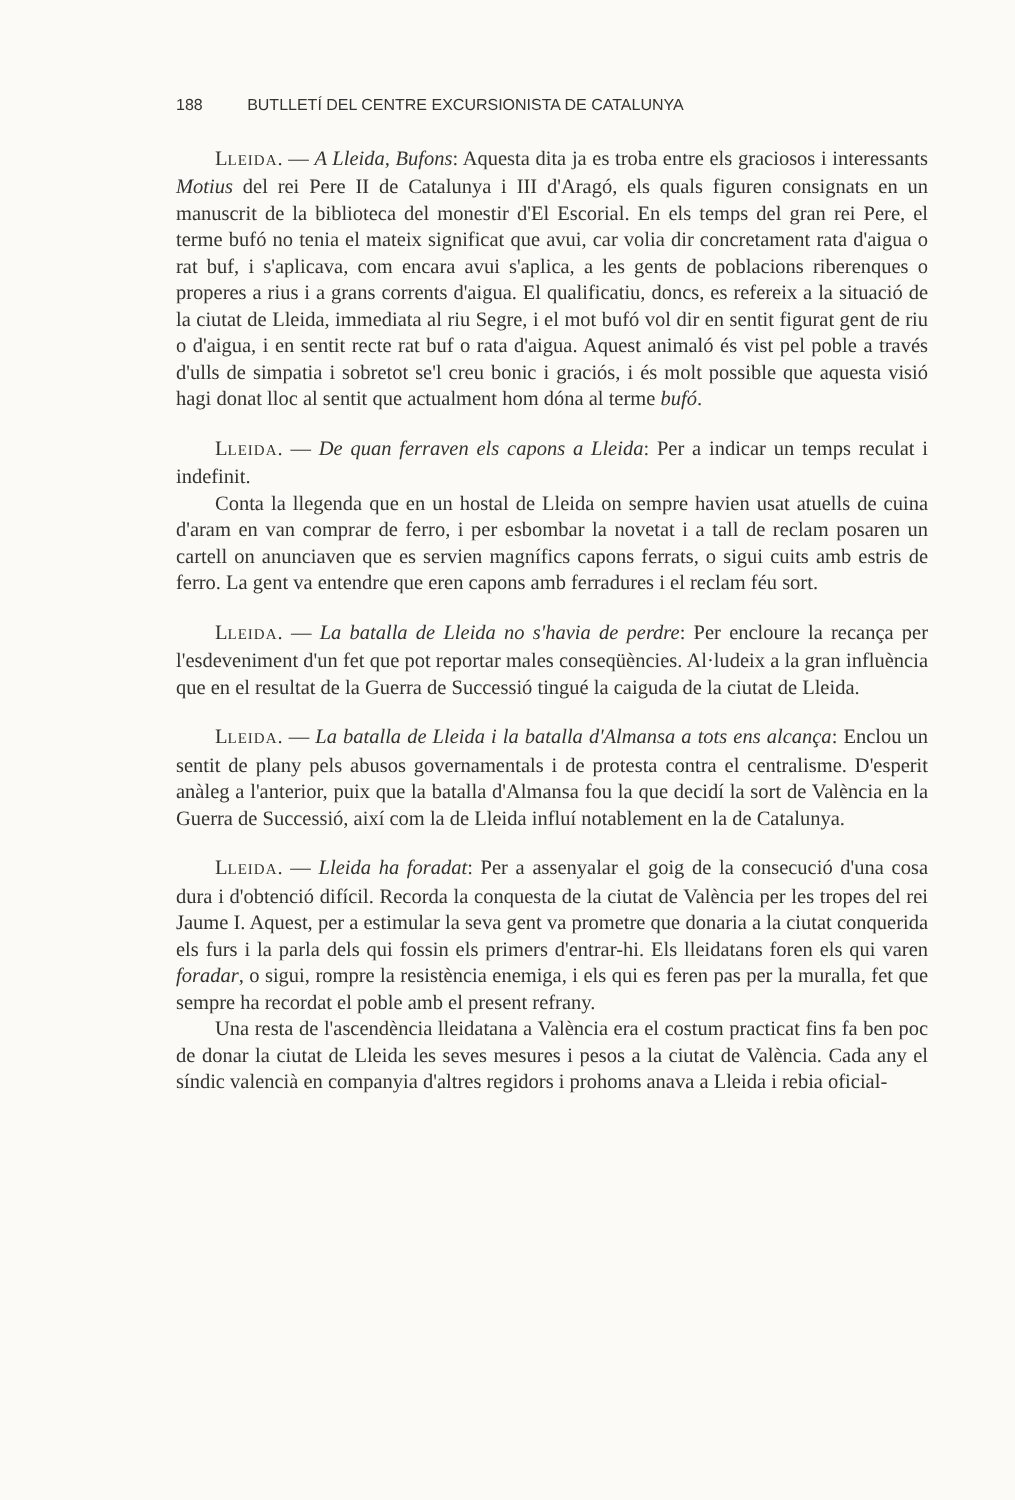188 BUTLLETÍ DEL CENTRE EXCURSIONISTA DE CATALUNYA
LLEIDA. — A Lleida, Bufons: Aquesta dita ja es troba entre els graciosos i interessants Motius del rei Pere II de Catalunya i III d'Aragó, els quals figuren consignats en un manuscrit de la biblioteca del monestir d'El Escorial. En els temps del gran rei Pere, el terme bufó no tenia el mateix significat que avui, car volia dir concretament rata d'aigua o rat buf, i s'aplicava, com encara avui s'aplica, a les gents de poblacions riberenques o properes a rius i a grans corrents d'aigua. El qualificatiu, doncs, es refereix a la situació de la ciutat de Lleida, immediata al riu Segre, i el mot bufó vol dir en sentit figurat gent de riu o d'aigua, i en sentit recte rat buf o rata d'aigua. Aquest animaló és vist pel poble a través d'ulls de simpatia i sobretot se'l creu bonic i graciós, i és molt possible que aquesta visió hagi donat lloc al sentit que actualment hom dóna al terme bufó.
LLEIDA. — De quan ferraven els capons a Lleida: Per a indicar un temps reculat i indefinit.
Conta la llegenda que en un hostal de Lleida on sempre havien usat atuells de cuina d'aram en van comprar de ferro, i per esbombar la novetat i a tall de reclam posaren un cartell on anunciaven que es servien magnífics capons ferrats, o sigui cuits amb estris de ferro. La gent va entendre que eren capons amb ferradures i el reclam féu sort.
LLEIDA. — La batalla de Lleida no s'havia de perdre: Per encloure la recança per l'esdeveniment d'un fet que pot reportar males conseqüències. Al·ludeix a la gran influència que en el resultat de la Guerra de Successió tingué la caiguda de la ciutat de Lleida.
LLEIDA. — La batalla de Lleida i la batalla d'Almansa a tots ens alcança: Enclou un sentit de plany pels abusos governamentals i de protesta contra el centralisme. D'esperit anàleg a l'anterior, puix que la batalla d'Almansa fou la que decidí la sort de València en la Guerra de Successió, així com la de Lleida influí notablement en la de Catalunya.
LLEIDA. — Lleida ha foradat: Per a assenyalar el goig de la consecució d'una cosa dura i d'obtenció difícil. Recorda la conquesta de la ciutat de València per les tropes del rei Jaume I. Aquest, per a estimular la seva gent va prometre que donaria a la ciutat conquerida els furs i la parla dels qui fossin els primers d'entrar-hi. Els lleidatans foren els qui varen foradar, o sigui, rompre la resistència enemiga, i els qui es feren pas per la muralla, fet que sempre ha recordat el poble amb el present refrany.
Una resta de l'ascendència lleidatana a València era el costum practicat fins fa ben poc de donar la ciutat de Lleida les seves mesures i pesos a la ciutat de València. Cada any el síndic valencià en companyia d'altres regidors i prohoms anava a Lleida i rebia oficial-